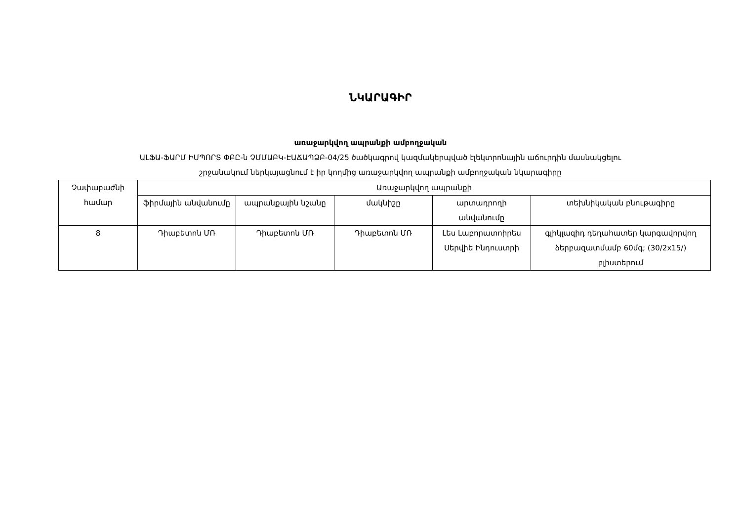ՆԿԱՐԱԳԻՐ
առաջարկվող ապրանքի ամբողջական
ԱԼՖԱ-ՖԱՐՄ ԻՄՊՈՐՏ ՓԲԸ-ն ՉՄՄԱԲԿ-ԷԱՃԱՊՁԲ-04/25 ծածկագրով կազմակերպված էլեկտրոնային աճուրդին մասնակցելու
շրջանակում ներկայացնում է իր կողմից առաջարկվող ապրանքի ամբողջական նկարագիրը
| Չափաբաժնի համար | Առաջարկվող ապրանքի | | | | |
| --- | --- | --- | --- | --- | --- |
| | ֆիրմային անվանումը | ապրանքային նշանը | մակնիշը | արտադրողի անվանումը | տեխնիկական բնութագիրը |
| 8 | Դիաբետոն ՄՌ | Դիաբետոն ՄՌ | Դիաբետոն ՄՌ | Լես Լաբորատոիրես Սերվիե Ինդուստրի | գլիկլազիդ դեղահատեր կարգավորվող ձերբազատմամբ 60մգ; (30/2x15/) բլիստերում |